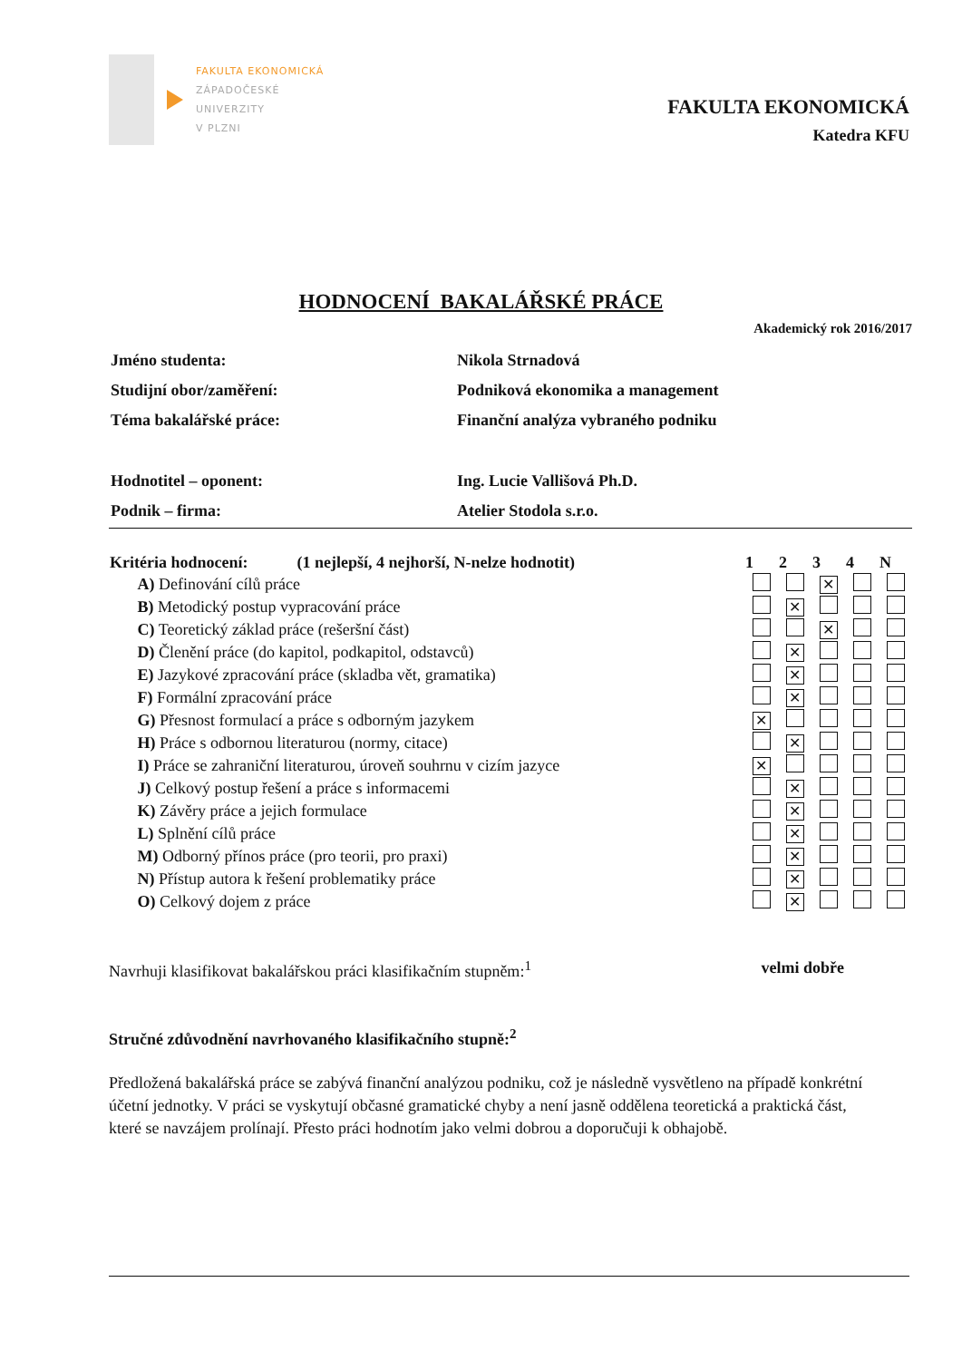FAKULTA EKONOMICKÁ
ZÁPADOČESKÉ
UNIVERZITY
V PLZNI
FAKULTA EKONOMICKÁ
Katedra KFU
HODNOCENÍ BAKALÁŘSKÉ PRÁCE
Akademický rok 2016/2017
| Jméno studenta: | Nikola Strnadová |
| Studijní obor/zaměření: | Podniková ekonomika a management |
| Téma bakalářské práce: | Finanční analýza vybraného podniku |
| Hodnotitel – oponent: | Ing. Lucie Vallišová Ph.D. |
| Podnik – firma: | Atelier Stodola s.r.o. |
| Kritéria hodnocení: (1 nejlepší, 4 nejhorší, N-nelze hodnotit) | 1 | 2 | 3 | 4 | N |
| --- | --- | --- | --- | --- | --- |
| A) Definování cílů práce | | | ✕ | | |
| B) Metodický postup vypracování práce | | ✕ | | | |
| C) Teoretický základ práce (rešeršní část) | | | ✕ | | |
| D) Členění práce (do kapitol, podkapitol, odstavců) | | ✕ | | | |
| E) Jazykové zpracování práce (skladba vět, gramatika) | | ✕ | | | |
| F) Formální zpracování práce | | ✕ | | | |
| G) Přesnost formulací a práce s odborným jazykem | ✕ | | | | |
| H) Práce s odbornou literaturou (normy, citace) | | ✕ | | | |
| I) Práce se zahraniční literaturou, úroveň souhrnu v cizím jazyce | ✕ | | | | |
| J) Celkový postup řešení a práce s informacemi | | ✕ | | | |
| K) Závěry práce a jejich formulace | | ✕ | | | |
| L) Splnění cílů práce | | ✕ | | | |
| M) Odborný přínos práce (pro teorii, pro praxi) | | ✕ | | | |
| N) Přístup autora k řešení problematiky práce | | ✕ | | | |
| O) Celkový dojem z práce | | ✕ | | | |
Navrhuji klasifikovat bakalářskou práci klasifikačním stupněm:<sup>1</sup> velmi dobře
Stručné zdůvodnění navrhovaného klasifikačního stupně:<sup>2</sup>
Předložená bakalářská práce se zabývá finanční analýzou podniku, což je následně vysvětleno na případě konkrétní účetní jednotky. V práci se vyskytují občasné gramatické chyby a není jasně oddělena teoretická a praktická část, které se navzájem prolínají. Přesto práci hodnotím jako velmi dobrou a doporučuji k obhajobě.